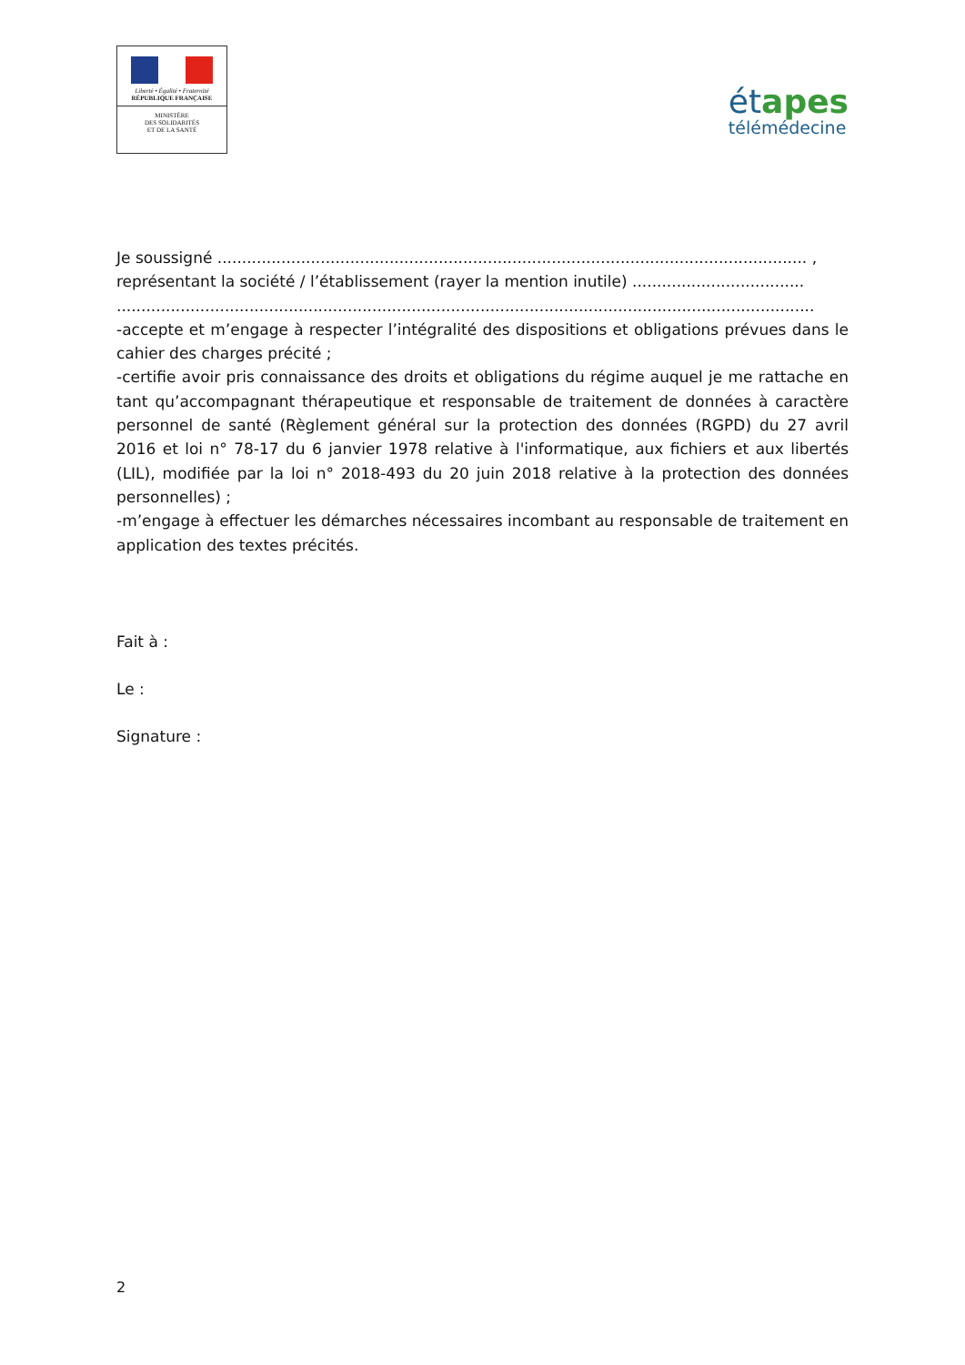Liberté • Égalité • Fraternité
RÉPUBLIQUE FRANÇAISE
MINISTÈRE
DES SOLIDARITÉS
ET DE LA SANTÉ
étapes
télémédecine
Je soussigné ........................................................................................................................ ,
représentant la société / l’établissement (rayer la mention inutile) ...................................
..............................................................................................................................................
-accepte et m’engage à respecter l’intégralité des dispositions et obligations prévues dans le cahier des charges précité ;
-certifie avoir pris connaissance des droits et obligations du régime auquel je me rattache en tant qu’accompagnant thérapeutique et responsable de traitement de données à caractère personnel de santé (Règlement général sur la protection des données (RGPD) du 27 avril 2016 et loi n° 78-17 du 6 janvier 1978 relative à l'informatique, aux fichiers et aux libertés (LIL), modifiée par la loi n° 2018-493 du 20 juin 2018 relative à la protection des données personnelles) ;
-m’engage à effectuer les démarches nécessaires incombant au responsable de traitement en application des textes précités.
Fait à :
Le :
Signature :
2